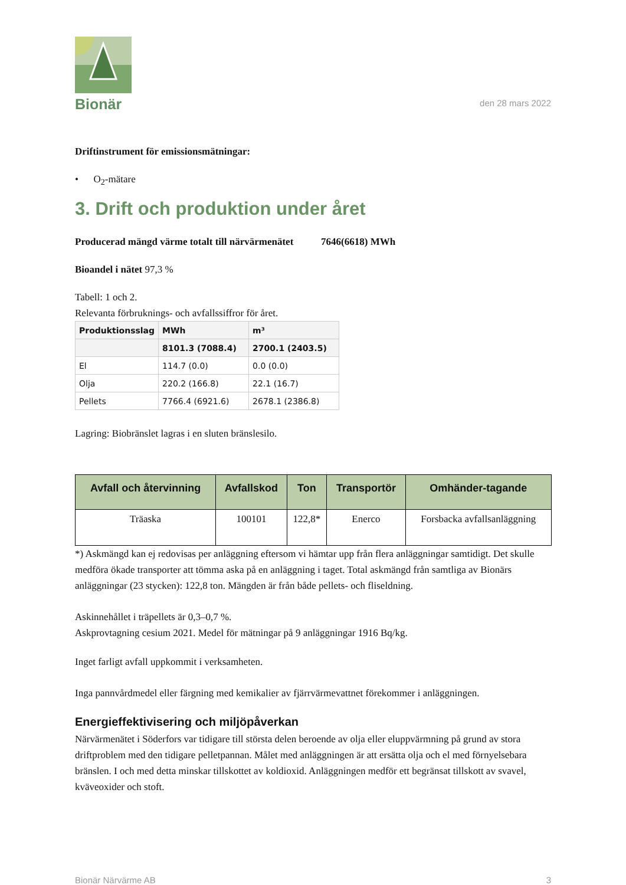Bionär
den 28 mars 2022
Driftinstrument för emissionsmätningar:
• O<sub>2</sub>-mätare
3. Drift och produktion under året
Producerad mängd värme totalt till närvärmenätet 7646(6618) MWh
Bioandel i nätet 97,3 %
Tabell: 1 och 2.
Relevanta förbruknings- och avfallssiffror för året.
| Produktionsslag | MWh | m³ |
| --- | --- | --- |
| | 8101.3 (7088.4) | 2700.1 (2403.5) |
| El | 114.7 (0.0) | 0.0 (0.0) |
| Olja | 220.2 (166.8) | 22.1 (16.7) |
| Pellets | 7766.4 (6921.6) | 2678.1 (2386.8) |
Lagring: Biobränslet lagras i en sluten bränslesilo.
| Avfall och återvinning | Avfallskod | Ton | Transportör | Omhänder-tagande |
| --- | --- | --- | --- | --- |
| Träaska | 100101 | 122,8* | Enerco | Forsbacka avfallsanläggning |
*) Askmängd kan ej redovisas per anläggning eftersom vi hämtar upp från flera anläggningar samtidigt. Det skulle medföra ökade transporter att tömma aska på en anläggning i taget. Total askmängd från samtliga av Bionärs anläggningar (23 stycken): 122,8 ton. Mängden är från både pellets- och fliseldning.
Askinnehållet i träpellets är 0,3–0,7 %.
Askprovtagning cesium 2021. Medel för mätningar på 9 anläggningar 1916 Bq/kg.
Inget farligt avfall uppkommit i verksamheten.
Inga pannvårdmedel eller färgning med kemikalier av fjärrvärmevattnet förekommer i anläggningen.
Energieffektivisering och miljöpåverkan
Närvärmenätet i Söderfors var tidigare till största delen beroende av olja eller eluppvärmning på grund av stora driftproblem med den tidigare pelletpannan. Målet med anläggningen är att ersätta olja och el med förnyelsebara bränslen. I och med detta minskar tillskottet av koldioxid. Anläggningen medför ett begränsat tillskott av svavel, kväveoxider och stoft.
Bionär Närvärme AB 3